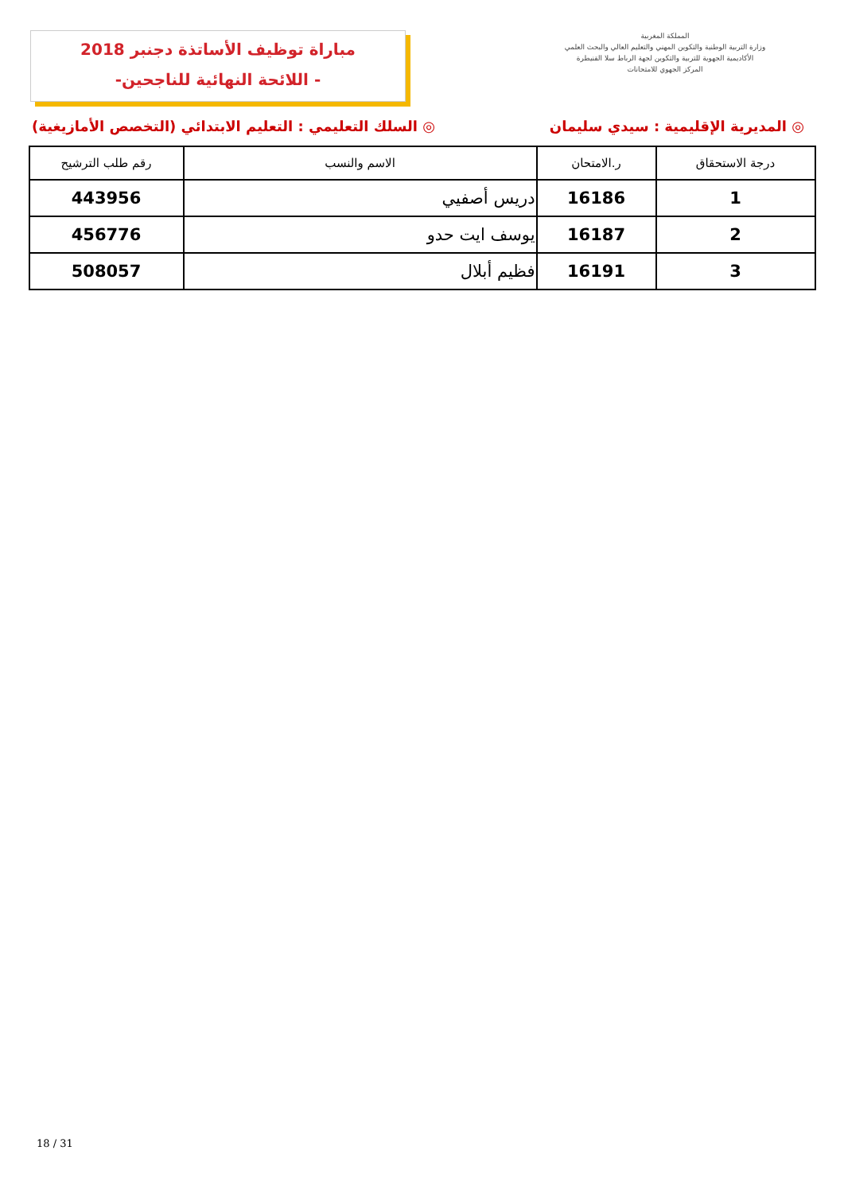مباراة توظيف الأساتذة دجنبر 2018
-اللائحة النهائية للناجحين -
المملكة المغربية
وزارة التربية الوطنية والتكوين المهني والتعليم العالي والبحث العلمي
الأكاديمية الجهوية للتربية والتكوين لجهة الرباط سلا القنيطرة
المركز الجهوي للامتحانات
◎ المديرية الإقليمية : سيدي سليمان ◎ السلك التعليمي : التعليم الابتدائي (التخصص الأمازيغية)
| درجة الاستحقاق | ر.الامتحان | الاسم والنسب | رقم طلب الترشيح |
| --- | --- | --- | --- |
| 1 | 16186 | دريس أصفيي | 443956 |
| 2 | 16187 | يوسف ايت حدو | 456776 |
| 3 | 16191 | فظيم أبلال | 508057 |
18 / 31